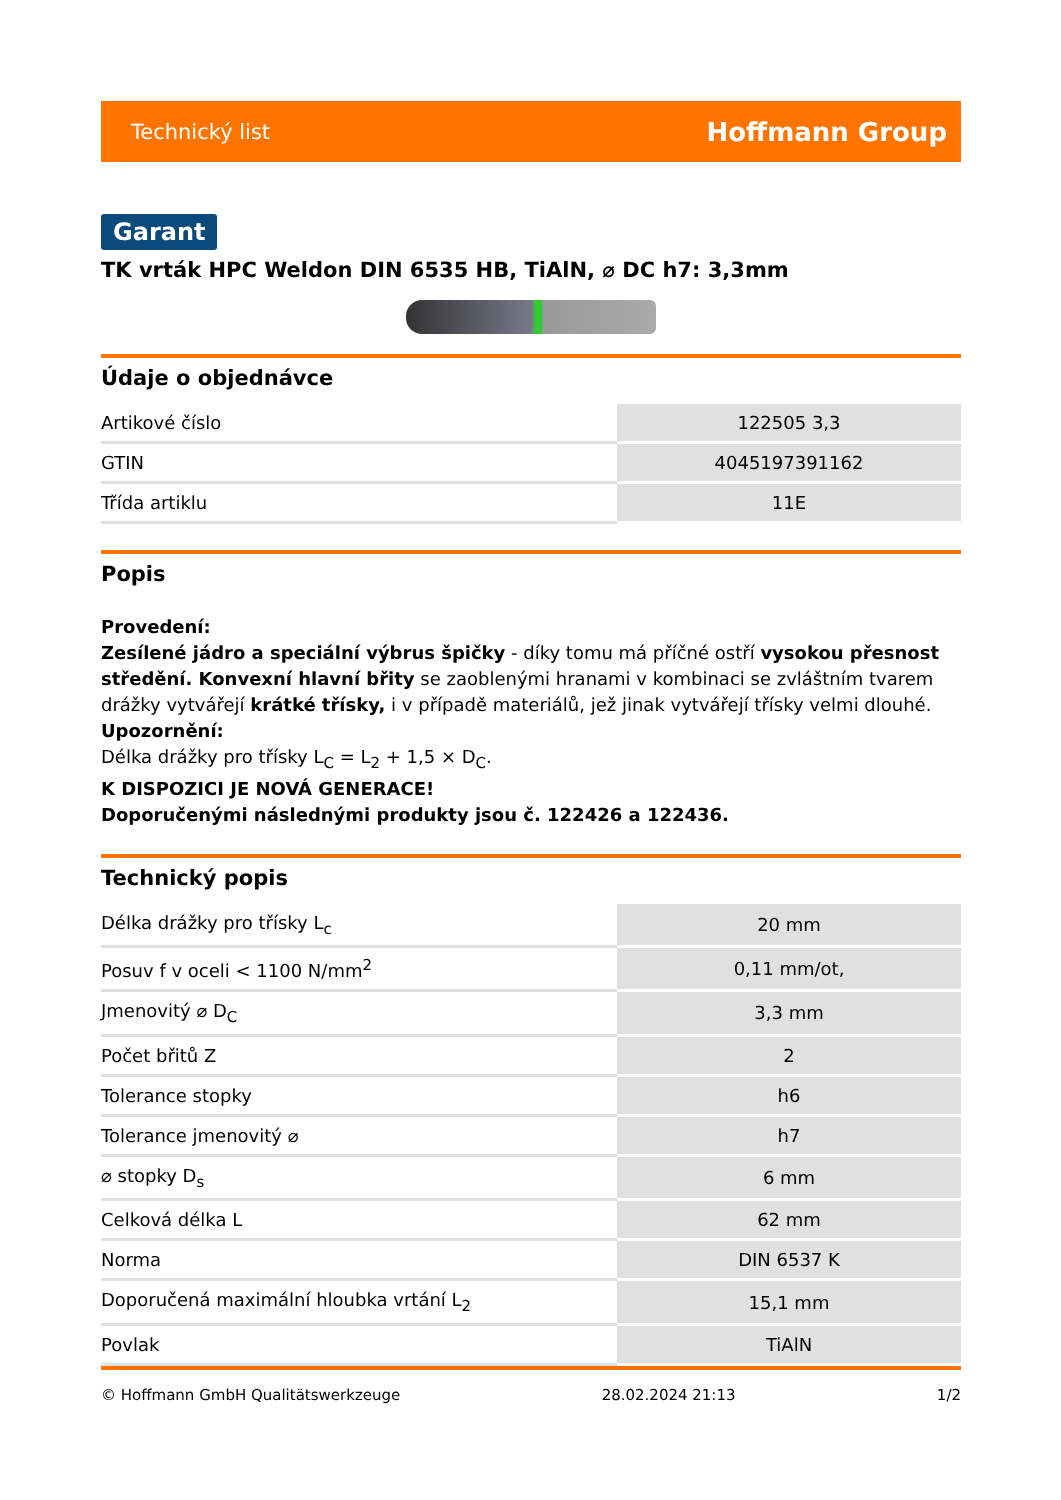Technický list Hoffmann Group
Garant
TK vrták HPC Weldon DIN 6535 HB, TiAlN, ⌀ DC h7: 3,3mm
Údaje o objednávce
| Artikové číslo | 122505 3,3 |
| GTIN | 4045197391162 |
| Třída artiklu | 11E |
Popis
Provedení:
Zesílené jádro a speciální výbrus špičky - díky tomu má příčné ostří vysokou přesnost středění. Konvexní hlavní břity se zaoblenými hranami v kombinaci se zvláštním tvarem drážky vytvářejí krátké třísky, i v případě materiálů, jež jinak vytvářejí třísky velmi dlouhé.
Upozornění:
Délka drážky pro třísky L<sub>C</sub> = L<sub>2</sub> + 1,5 × D<sub>C</sub>.
K DISPOZICI JE NOVÁ GENERACE!
Doporučenými následnými produkty jsou č. 122426 a 122436.
Technický popis
| Délka drážky pro třísky L<sub>c</sub> | 20 mm |
| Posuv f v oceli < 1100 N/mm<sup>2</sup> | 0,11 mm/ot, |
| Jmenovitý ⌀ D<sub>C</sub> | 3,3 mm |
| Počet břitů Z | 2 |
| Tolerance stopky | h6 |
| Tolerance jmenovitý ⌀ | h7 |
| ⌀ stopky D<sub>s</sub> | 6 mm |
| Celková délka L | 62 mm |
| Norma | DIN 6537 K |
| Doporučená maximální hloubka vrtání L<sub>2</sub> | 15,1 mm |
| Povlak | TiAlN |
© Hoffmann GmbH Qualitätswerkzeuge 28.02.2024 21:13 1/2